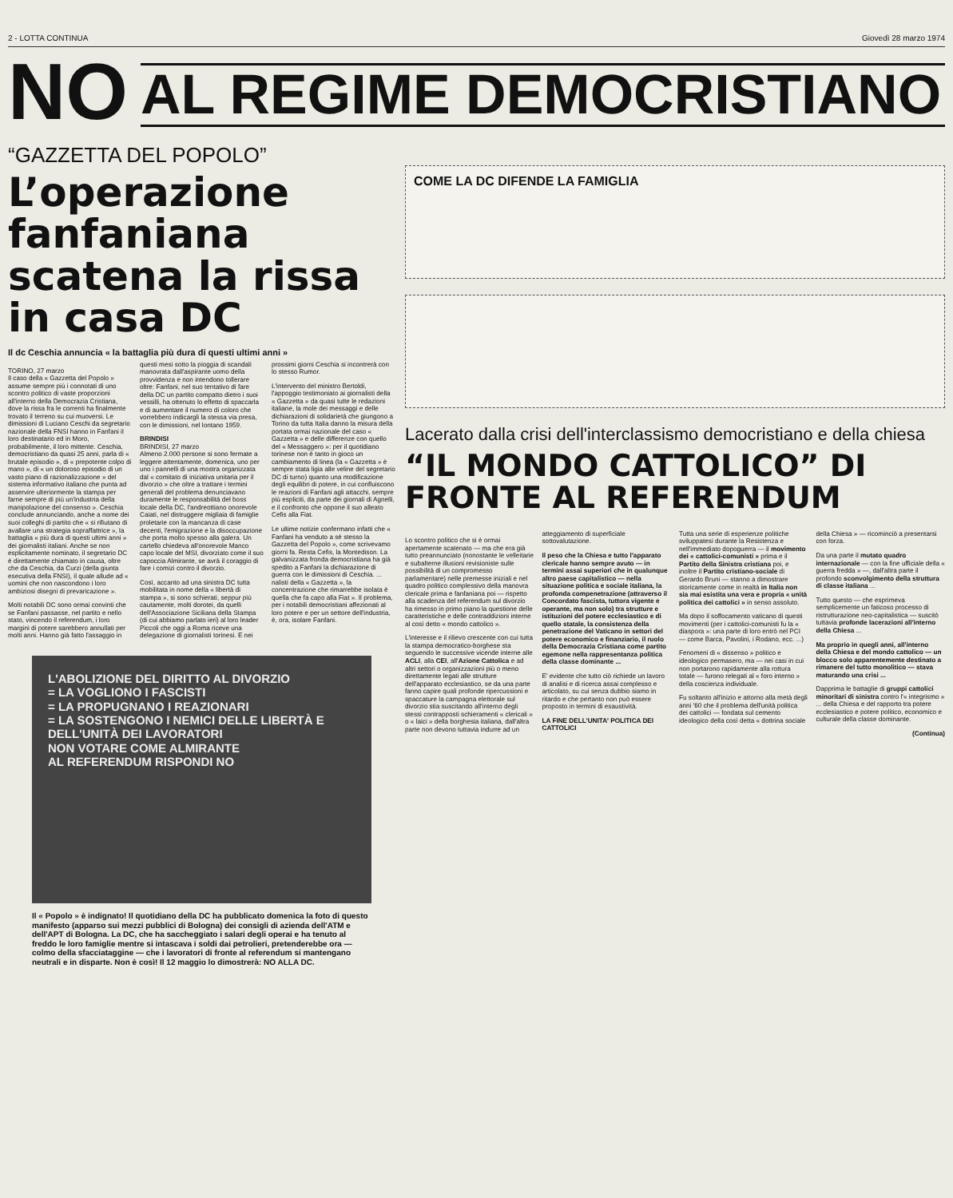2 - LOTTA CONTINUA Giovedì 28 marzo 1974
NO
AL REGIME DEMOCRISTIANO
“GAZZETTA DEL POPOLO”
L’operazione fanfaniana scatena la rissa in casa DC
Il dc Ceschia annuncia « la battaglia più dura di questi ultimi anni »
TORINO, 27 marzo
Il caso della « Gazzetta del Popolo » assume sempre più i connotati di uno scontro politico di vaste proporzioni all'interno della Democrazia Cristiana, dove la rissa fra le correnti ha finalmente trovato il terreno su cui muoversi. Le dimissioni di Luciano Ceschi da segretario nazionale della FNSI hanno in Fanfani il loro destinatario ed in Moro, probabilmente, il loro mittente. Ceschia, democristiano da quasi 25 anni, parla di « brutale episodio », di « prepotente colpo di mano », di « un doloroso episodio di un vasto piano di razionalizzazione » del sistema informativo italiano che punta ad asservire ulteriormente la stampa per farne sempre di più un'industria della manipolazione del consenso ». Ceschia conclude annunciando, anche a nome dei suoi colleghi di partito che « si rifiutano di avallare una strategia sopraffattrice », la battaglia « più dura di questi ultimi anni » dei giornalisti italiani. Anche se non esplicitamente nominato, il segretario DC è direttamente chiamato in causa, oltre che da Ceschia, da Curzi (della giunta esecutiva della FNSI), il quale allude ad « uomini che non nascondono i loro ambiziosi disegni di prevaricazione ».
Molti notabili DC sono ormai convinti che se Fanfani passasse, nel partito e nello stato, vincendo il referendum, i loro margini di potere sarebbero annullati per molti anni. Hanno già fatto l'assaggio in questi mesi sotto la pioggia di scandali manovrata dall'aspirante uomo della provvidenza e non intendono tollerare oltre: Fanfani, nel suo tentativo di fare della DC un partito compatto dietro i suoi vessilli, ha ottenuto lo effetto di spaccarla e di aumentare il numero di coloro che vorrebbero indicargli la stessa via presa, con le dimissioni, nel lontano 1959.
BRINDISI
BRINDISI, 27 marzo
Almeno 2.000 persone si sono fermate a leggere attentamente, domenica, uno per uno i pannelli di una mostra organizzata dal « comitato di iniziativa unitaria per il divorzio » che oltre a trattare i termini generali del problema denunciavano duramente le responsabilità del boss locale della DC, l'andreottiano onorevole Caiati, nel distruggere migliaia di famiglie proletarie con la mancanza di case decenti, l'emigrazione e la disoccupazione che porta molto spesso alla galera. Un cartello chiedeva all'onorevole Manco capo locale del MSI, divorziato come il suo capoccia Almirante, se avrà il coraggio di fare i comizi contro il divorzio.
Così, accanto ad una sinistra DC tutta mobilitata in nome della « libertà di stampa », si sono schierati, seppur più cautamente, molti dorotei, da quelli dell'Associazione Siciliana della Stampa (di cui abbiamo parlato ieri) al loro leader Piccoli che oggi a Roma riceve una delegazione di giornalisti torinesi. E nei prossimi giorni Ceschia si incontrerà con lo stesso Rumor.
L'intervento del ministro Bertoldi, l'appoggio testimoniato ai giornalisti della « Gazzetta » da quasi tutte le redazioni italiane, la mole dei messaggi e delle dichiarazioni di solidarietà che giungono a Torino da tutta Italia danno la misura della portata ormai nazionale del caso « Gazzetta » e delle differenze con quello del « Messaggero »: per il quotidiano torinese non è tanto in gioco un cambiamento di linea (la « Gazzetta » è sempre stata ligia alle veline del segretario DC di turno) quanto una modificazione degli equilibri di potere, in cui confluiscono le reazioni di Fanfani agli attacchi, sempre più espliciti, da parte dei giornali di Agnelli, e il confronto che oppone il suo alleato Cefis alla Fiat.
Le ultime notizie confermano infatti che « Fanfani ha venduto a sè stesso la Gazzetta del Popolo », come scrivevamo giorni fa. Resta Cefis, la Montedison. La galvanizzata fronda democristiana ha già spedito a Fanfani la dichiarazione di guerra con le dimissioni di Ceschia. ... nalisti della « Gazzetta », la concentrazione che rimarrebbe isolata è quella che fa capo alla Fiat ». Il problema, per i notabili democristiani affezionati al loro potere e per un settore dell'industria, è, ora, isolare Fanfani.
L'ABOLIZIONE DEL DIRITTO AL DIVORZIO
= LA VOGLIONO I FASCISTI
= LA PROPUGNANO I REAZIONARI
= LA SOSTENGONO I NEMICI DELLE LIBERTÀ E DELL'UNITÀ DEI LAVORATORI
NON VOTARE COME ALMIRANTE
AL REFERENDUM RISPONDI NO
Il « Popolo » è indignato! Il quotidiano della DC ha pubblicato domenica la foto di questo manifesto (apparso sui mezzi pubblici di Bologna) dei consigli di azienda dell'ATM e dell'APT di Bologna. La DC, che ha saccheggiato i salari degli operai e ha tenuto al freddo le loro famiglie mentre si intascava i soldi dai petrolieri, pretenderebbe ora — colmo della sfacciataggine — che i lavoratori di fronte al referendum si mantengano neutrali e in disparte. Non è così! Il 12 maggio lo dimostrerà: NO ALLA DC.
COME LA DC DIFENDE LA FAMIGLIA
Lacerato dalla crisi dell'interclassismo democristiano e della chiesa
“IL MONDO CATTOLICO” DI FRONTE AL REFERENDUM
Lo scontro politico che si è ormai apertamente scatenato — ma che era già tutto preannunciato (nonostante le velleitarie e subalterne illusioni revisioniste sulle possibilità di un compromesso parlamentare) nelle premesse iniziali e nel quadro politico complessivo della manovra clericale prima e fanfaniana poi — rispetto alla scadenza del referendum sul divorzio ha rimesso in primo piano la questione delle caratteristiche e delle contraddizioni interne al così detto « mondo cattolico ».
L'interesse e il rilievo crescente con cui tutta la stampa democratico-borghese sta seguendo le successive vicende interne alle ACLI, alla CEI, all'Azione Cattolica e ad altri settori o organizzazioni più o meno direttamente legati alle strutture dell'apparato ecclesiastico, se da una parte fanno capire quali profonde ripercussioni e spaccature la campagna elettorale sul divorzio stia suscitando all'interno degli stessi contrapposti schieramenti « clericali » o « laici » della borghesia italiana, dall'altra parte non devono tuttavia indurre ad un atteggiamento di superficiale sottovalutazione.
Il peso che la Chiesa e tutto l'apparato clericale hanno sempre avuto — in termini assai superiori che in qualunque altro paese capitalistico — nella situazione politica e sociale italiana, la profonda compenetrazione (attraverso il Concordato fascista, tuttora vigente e operante, ma non solo) tra strutture e istituzioni del potere ecclesiastico e di quello statale, la consistenza della penetrazione del Vaticano in settori del potere economico e finanziario, il ruolo della Democrazia Cristiana come partito egemone nella rappresentanza politica della classe dominante ...
E' evidente che tutto ciò richiede un lavoro di analisi e di ricerca assai complesso e articolato, su cui senza dubbio siamo in ritardo e che pertanto non può essere proposto in termini di esaustività.
LA FINE DELL'UNITA' POLITICA DEI CATTOLICI
Tutta una serie di esperienze politiche sviluppatesi durante la Resistenza e nell'immediato dopoguerra — il movimento dei « cattolici-comunisti » prima e il Partito della Sinistra cristiana poi, e inoltre il Partito cristiano-sociale di Gerardo Bruni — stanno a dimostrare storicamente come in realtà in Italia non sia mai esistita una vera e propria « unità politica dei cattolici » in senso assoluto.
Ma dopo il soffocamento vaticano di questi movimenti (per i cattolici-comunisti fu la « diaspora »: una parte di loro entrò nel PCI — come Barca, Pavolini, i Rodano, ecc. ...)
Fenomeni di « dissenso » politico e ideologico permasero, ma — nei casi in cui non portarono rapidamente alla rottura totale — furono relegati al « foro interno » della coscienza individuale.
Fu soltanto all'inizio e attorno alla metà degli anni '60 che il problema dell'unità politica dei cattolici — fondata sul cemento ideologico della così detta « dottrina sociale della Chiesa » — ricominciò a presentarsi con forza.
Da una parte il mutato quadro internazionale — con la fine ufficiale della « guerra fredda » —, dall'altra parte il profondo sconvolgimento della struttura di classe italiana ...
Tutto questo — che esprimeva semplicemente un faticoso processo di ristrutturazione neo-capitalistica — suscitò tuttavia profonde lacerazioni all'interno della Chiesa ...
Ma proprio in quegli anni, all'interno della Chiesa e del mondo cattolico — un blocco solo apparentemente destinato a rimanere del tutto monolitico — stava maturando una crisi ...
Dapprima le battaglie di gruppi cattolici minoritari di sinistra contro l'« integrismo » ... della Chiesa e del rapporto tra potere ecclesiastico e potere politico, economico e culturale della classe dominante.
(Continua)